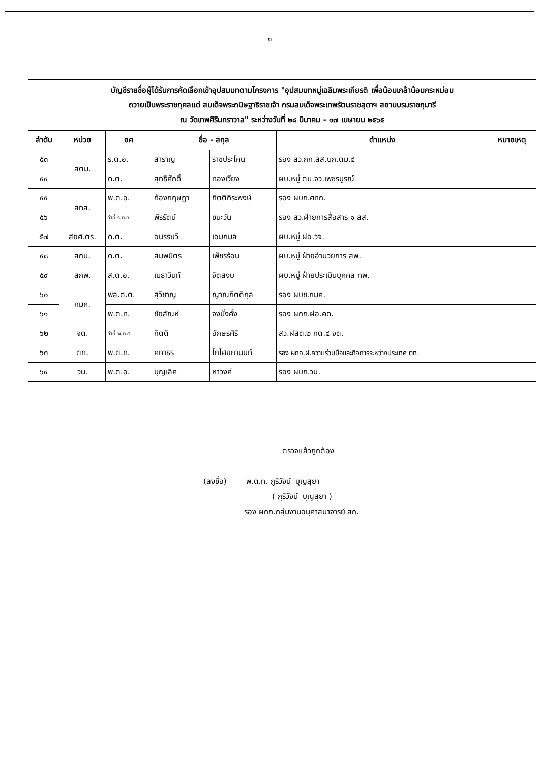๓
| บัญชีรายชื่อผู้ได้รับการคัดเลือกเข้าอุปสมบทตามโครงการ "อุปสมบทหมู่เฉลิมพระเกียรติ เพื่อน้อมเกล้าน้อมกระหม่อม ถวายเป็นพระราชกุศลแด่ สมเด็จพระกนิษฐาธิราชเจ้า กรมสมเด็จพระเทพรัตนราชสุดาฯ สยามบรมราชกุมารี ณ วัดเทพศิรินทราวาส" ระหว่างวันที่ ๒๘ มีนาคม - ๑๗ เมษายน ๒๕๖๕ | | | | | | |
| ลำดับ | หน่วย | ยศ | ชื่อ - สกุล | | ตำแหน่ง | หมายเหตุ |
| ๕๓ | สตม. | ร.ต.อ. | สำราญ | ราชประโคน | รอง สว.กก.สส.บก.ตม.๔ | |
| ๕๔ | | ด.ต. | สุทธิศักดิ์ | ทองเวียง | ผบ.หมู่ ตม.จว.เพชรบูรณ์ | |
| ๕๕ | สทส. | พ.ต.อ. | ก้องกฤษฎา | กิตติถิระพงษ์ | รอง ผบก.ศทก. | |
| ๕๖ | | ว่าที่ ร.ต.ท. | พีรรัตน์ | ชนะวัน | รอง สว.ฝ่ายการสื่อสาร ๑ สส. | |
| ๕๗ | สยศ.ตร. | ด.ต. | อนรรฆวี | เอมกมล | ผบ.หมู่ ฝอ.วจ. | |
| ๕๘ | สกบ. | ด.ต. | สมพมิตร | เพ็ชรร้อน | ผบ.หมู่ ฝ่ายอำนวยการ สพ. | |
| ๕๙ | สกพ. | ส.ต.อ. | เมธาวินท์ | จิตสงบ | ผบ.หมู่ ฝ่ายประเมินบุคคล ทพ. | |
| ๖๐ | กมค. | พล.ต.ต. | สุวิชาญ | ญาณกิตติกุล | รอง ผบช.กมค. | |
| ๖๑ | | พ.ต.ท. | ชัยสัณห์ | จงมั่งคั่ง | รอง ผกก.ฝอ.คด. | |
| ๖๒ | จต. | ว่าที่ พ.ต.ต. | กิตติ | อักษรศิริ | สว.ฝสต.๒ กต.๔ จต. | |
| ๖๓ | ตท. | พ.ต.ท. | คทาธร | โกไศยกานนท์ | รอง ผกก.ฝ.ความร่วมมือและกิจการระหว่างประเทศ ตท. | |
| ๖๔ | วน. | พ.ต.อ. | บุญเลิศ | หาวงศ์ | รอง ผบก.วน. | |
ตรวจแล้วถูกต้อง
(ลงชื่อ) พ.ต.ท. ภูริวัจน์ บุญสุยา
( ภูริวัจน์ บุญสุยา )
รอง ผกก.กลุ่มงานอนุศาสนาจารย์ สก.